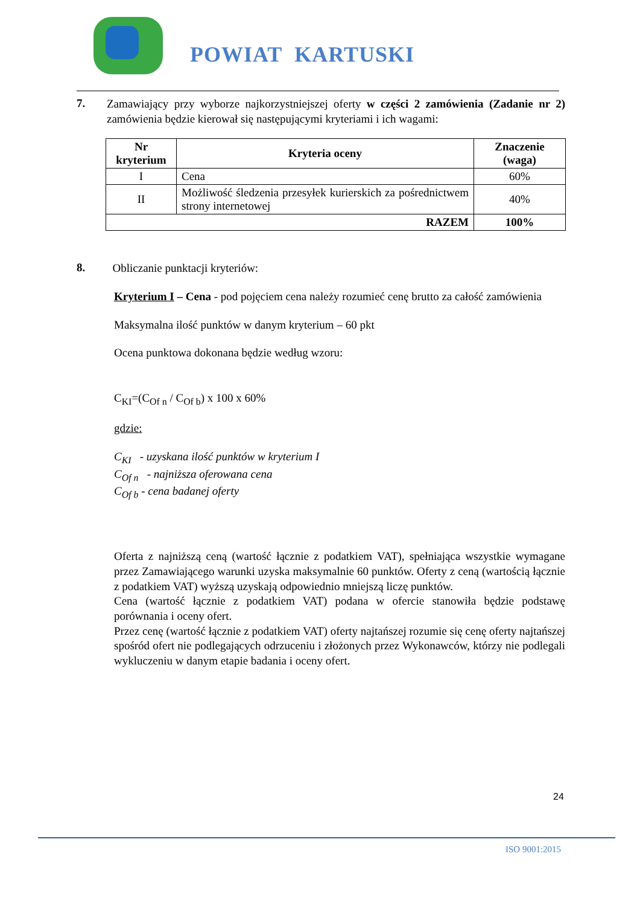POWIAT KARTUSKI
7.
Zamawiający przy wyborze najkorzystniejszej oferty w części 2 zamówienia (Zadanie nr 2) zamówienia będzie kierował się następującymi kryteriami i ich wagami:
| Nr kryterium | Kryteria oceny | Znaczenie (waga) |
| --- | --- | --- |
| I | Cena | 60% |
| II | Możliwość śledzenia przesyłek kurierskich za pośrednictwem strony internetowej | 40% |
| RAZEM | | 100% |
8.
Obliczanie punktacji kryteriów:
Kryterium I – Cena - pod pojęciem cena należy rozumieć cenę brutto za całość zamówienia
Maksymalna ilość punktów w danym kryterium – 60 pkt
Ocena punktowa dokonana będzie według wzoru:
C<sub>KI</sub>=(C<sub>Of n</sub> / C<sub>Of b</sub>) x 100 x 60%
gdzie:
C<sub>KI</sub> - uzyskana ilość punktów w kryterium I
C<sub>Of n</sub> - najniższa oferowana cena
C<sub>Of b</sub> - cena badanej oferty
Oferta z najniższą ceną (wartość łącznie z podatkiem VAT), spełniająca wszystkie wymagane przez Zamawiającego warunki uzyska maksymalnie 60 punktów. Oferty z ceną (wartością łącznie z podatkiem VAT) wyższą uzyskają odpowiednio mniejszą liczę punktów.
Cena (wartość łącznie z podatkiem VAT) podana w ofercie stanowiła będzie podstawę porównania i oceny ofert.
Przez cenę (wartość łącznie z podatkiem VAT) oferty najtańszej rozumie się cenę oferty najtańszej spośród ofert nie podlegających odrzuceniu i złożonych przez Wykonawców, którzy nie podlegali wykluczeniu w danym etapie badania i oceny ofert.
24
ISO 9001:2015